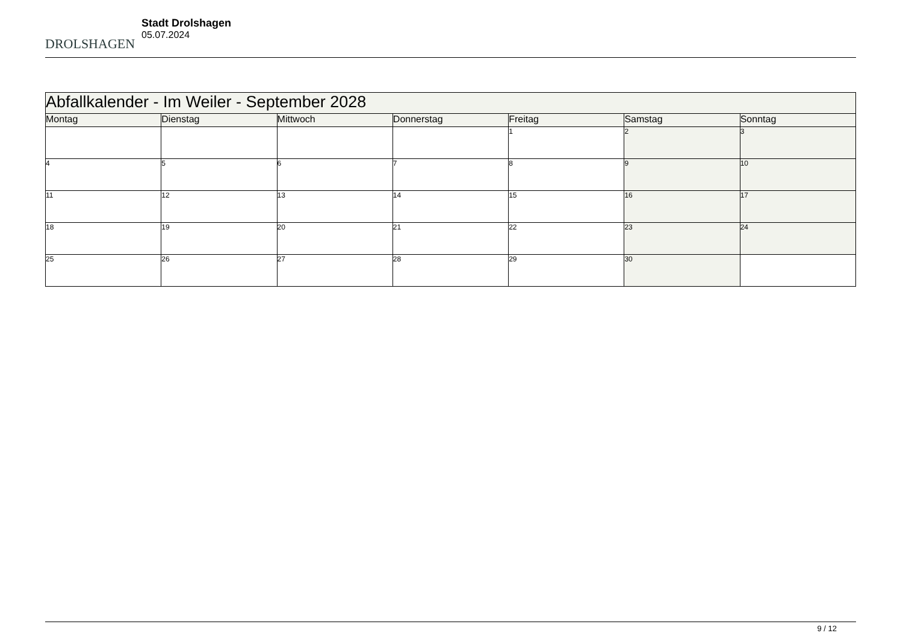DROLSHAGEN
Stadt Drolshagen
05.07.2024
| Abfallkalender - Im Weiler - September 2028 | | | | | | |
| --- | --- | --- | --- | --- | --- | --- |
| Montag | Dienstag | Mittwoch | Donnerstag | Freitag | Samstag | Sonntag |
| | | | | 1 | 2 | 3 |
| 4 | 5 | 6 | 7 | 8 | 9 | 10 |
| 11 | 12 | 13 | 14 | 15 | 16 | 17 |
| 18 | 19 | 20 | 21 | 22 | 23 | 24 |
| 25 | 26 | 27 | 28 | 29 | 30 | |
9 / 12